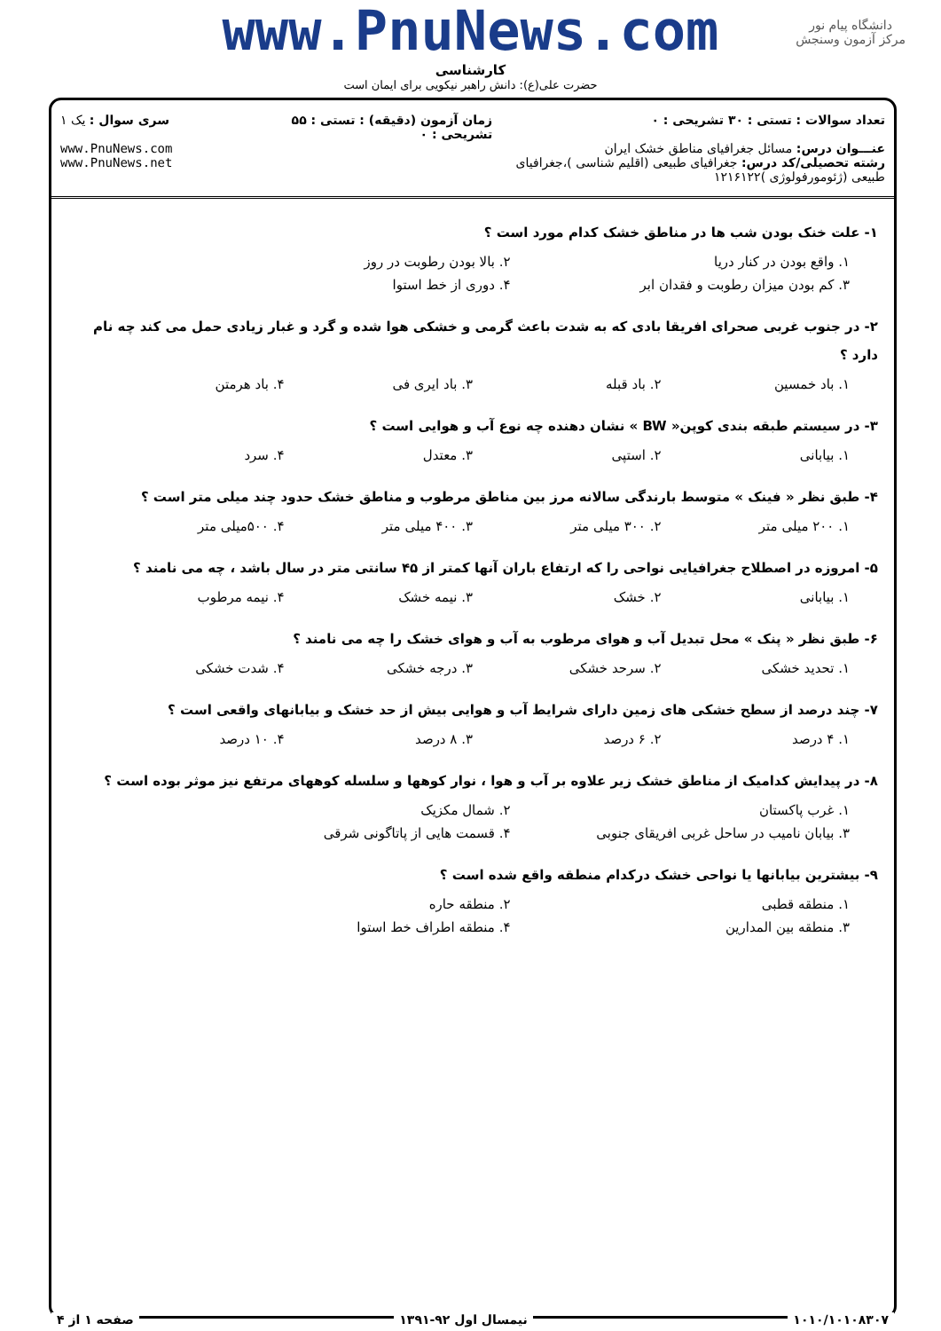دانشگاه پیام نور
مرکز آزمون وسنجش
www.PnuNews.com
کارشناسی
حضرت علی(ع): دانش راهبر نیکویی برای ایمان است
تعداد سوالات : تستی : ۳۰ تشریحی : ۰
عنـــوان درس: مسائل جغرافیای مناطق خشک ایران
رشته تحصیلی/کد درس: جغرافیای طبیعی (اقلیم شناسی )،جغرافیای طبیعی (ژئومورفولوژی )۱۲۱۶۱۲۲
زمان آزمون (دقیقه) : تستی : ۵۵ تشریحی : ۰
سری سوال : یک ۱
www.PnuNews.com
www.PnuNews.net
۱- علت خنک بودن شب ها در مناطق خشک کدام مورد است ؟
۱. واقع بودن در کنار دریا ۲. بالا بودن رطوبت در روز
۳. کم بودن میزان رطوبت و فقدان ابر ۴. دوری از خط استوا
۲- در جنوب غربی صحرای افریقا بادی که به شدت باعث گرمی و خشکی هوا شده و گرد و غبار زیادی حمل می کند چه نام دارد ؟
۱. باد خمسین ۲. باد قبله ۳. باد ایری فی ۴. باد هرمتن
۳- در سیستم طبقه بندی کوپن« BW » نشان دهنده چه نوع آب و هوایی است ؟
۱. بیابانی ۲. استپی ۳. معتدل ۴. سرد
۴- طبق نظر « فینک » متوسط بارندگی سالانه مرز بین مناطق مرطوب و مناطق خشک حدود چند میلی متر است ؟
۱. ۲۰۰ میلی متر ۲. ۳۰۰ میلی متر ۳. ۴۰۰ میلی متر ۴. ۵۰۰میلی متر
۵- امروزه در اصطلاح جغرافیایی نواحی را که ارتفاع باران آنها کمتر از ۴۵ سانتی متر در سال باشد ، چه می نامند ؟
۱. بیابانی ۲. خشک ۳. نیمه خشک ۴. نیمه مرطوب
۶- طبق نظر « پنک » محل تبدیل آب و هوای مرطوب به آب و هوای خشک را چه می نامند ؟
۱. تحدید خشکی ۲. سرحد خشکی ۳. درجه خشکی ۴. شدت خشکی
۷- چند درصد از سطح خشکی های زمین دارای شرایط آب و هوایی بیش از حد خشک و بیابانهای واقعی است ؟
۱. ۴ درصد ۲. ۶ درصد ۳. ۸ درصد ۴. ۱۰ درصد
۸- در پیدایش کدامیک از مناطق خشک زیر علاوه بر آب و هوا ، نوار کوهها و سلسله کوههای مرتفع نیز موثر بوده است ؟
۱. غرب پاکستان ۲. شمال مکزیک
۳. بیابان نامیب در ساحل غربی افریقای جنوبی ۴. قسمت هایی از پاتاگونی شرقی
۹- بیشترین بیابانها یا نواحی خشک درکدام منطقه واقع شده است ؟
۱. منطقه قطبی ۲. منطقه حاره
۳. منطقه بین المدارین ۴. منطقه اطراف خط استوا
۱۰۱۰/۱۰۱۰۸۳۰۷ نیمسال اول ۹۲-۱۳۹۱ صفحه ۱ از ۴